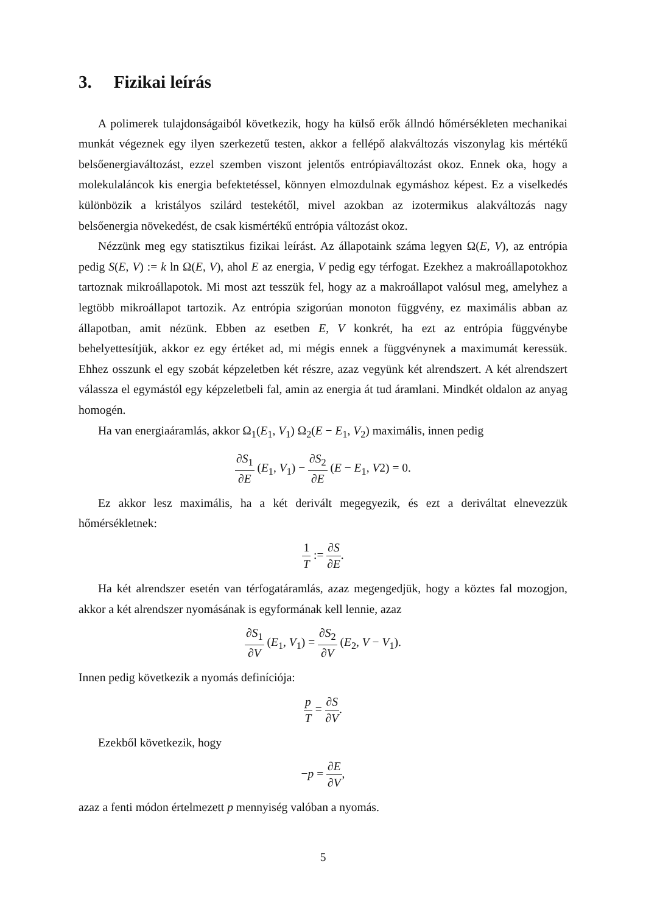3. Fizikai leírás
A polimerek tulajdonságaiból következik, hogy ha külső erők állndó hőmérsékleten mechanikai munkát végeznek egy ilyen szerkezetű testen, akkor a fellépő alakváltozás viszonylag kis mértékű belsőenergiaváltozást, ezzel szemben viszont jelentős entrópiaváltozást okoz. Ennek oka, hogy a molekulaláncok kis energia befektetéssel, könnyen elmozdulnak egymáshoz képest. Ez a viselkedés különbözik a kristályos szilárd testekétől, mivel azokban az izotermikus alakváltozás nagy belsőenergia növekedést, de csak kismértékű entrópia változást okoz.
Nézzünk meg egy statisztikus fizikai leírást. Az állapotaink száma legyen Ω(E, V), az entrópia pedig S(E, V) := k ln Ω(E, V), ahol E az energia, V pedig egy térfogat. Ezekhez a makroállapotokhoz tartoznak mikroállapotok. Mi most azt tesszük fel, hogy az a makroállapot valósul meg, amelyhez a legtöbb mikroállapot tartozik. Az entrópia szigorúan monoton függvény, ez maximális abban az állapotban, amit nézünk. Ebben az esetben E, V konkrét, ha ezt az entrópia függvénybe behelyettesítjük, akkor ez egy értéket ad, mi mégis ennek a függvénynek a maximumát keressük. Ehhez osszunk el egy szobát képzeletben két részre, azaz vegyünk két alrendszert. A két alrendszert válassza el egymástól egy képzeletbeli fal, amin az energia át tud áramlani. Mindkét oldalon az anyag homogén.
Ha van energiaáramlás, akkor Ω<sub>1</sub>(E<sub>1</sub>, V<sub>1</sub>) Ω<sub>2</sub>(E − E<sub>1</sub>, V<sub>2</sub>) maximális, innen pedig
∂S<sub>1</sub> ∂E (E<sub>1</sub>, V<sub>1</sub>) − ∂S<sub>2</sub> ∂E (E − E<sub>1</sub>, V2) = 0.
Ez akkor lesz maximális, ha a két derivált megegyezik, és ezt a deriváltat elnevezzük hőmérsékletnek:
1 T := ∂S ∂E.
Ha két alrendszer esetén van térfogatáramlás, azaz megengedjük, hogy a köztes fal mozogjon, akkor a két alrendszer nyomásának is egyformának kell lennie, azaz
∂S<sub>1</sub> ∂V (E<sub>1</sub>, V<sub>1</sub>) = ∂S<sub>2</sub> ∂V (E<sub>2</sub>, V − V<sub>1</sub>).
Innen pedig következik a nyomás definíciója:
p T = ∂S ∂V.
Ezekből következik, hogy
−p = ∂E ∂V,
azaz a fenti módon értelmezett p mennyiség valóban a nyomás.
5